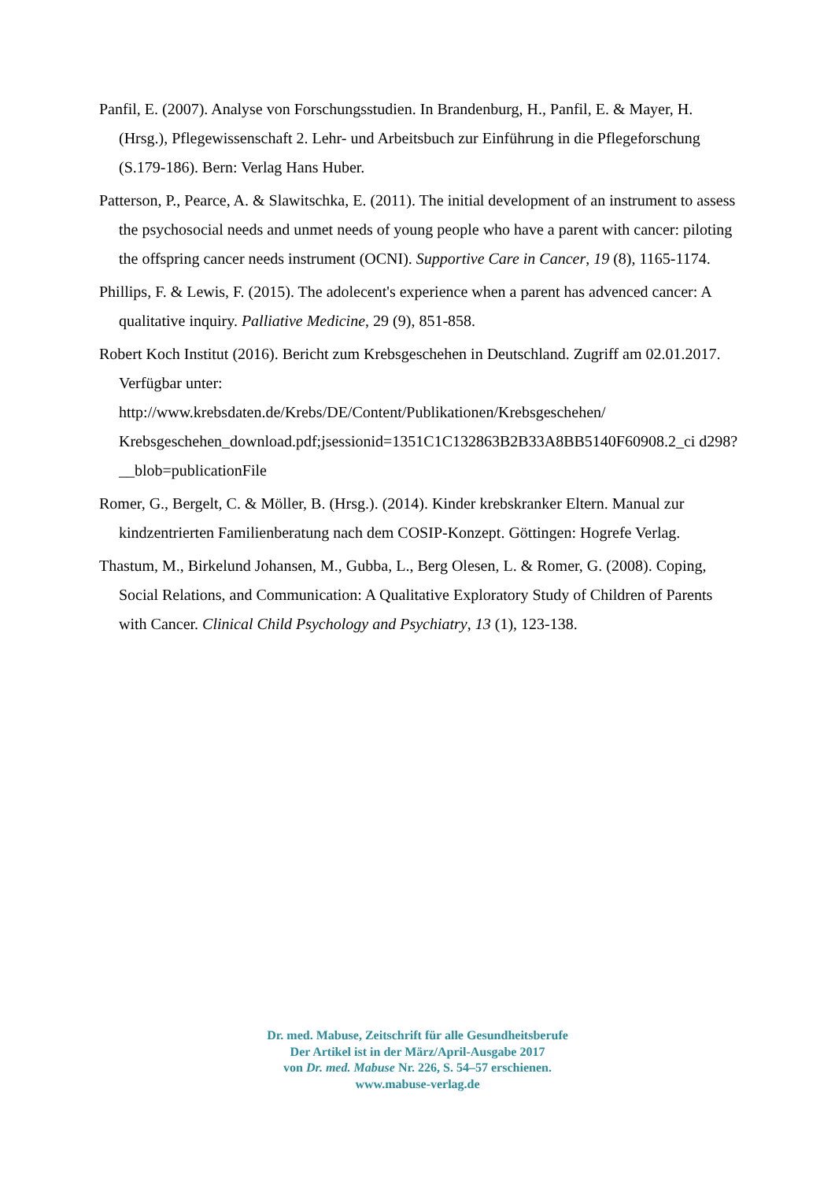Panfil, E. (2007). Analyse von Forschungsstudien. In Brandenburg, H., Panfil, E. & Mayer, H. (Hrsg.), Pflegewissenschaft 2. Lehr- und Arbeitsbuch zur Einführung in die Pflegeforschung (S.179-186). Bern: Verlag Hans Huber.
Patterson, P., Pearce, A. & Slawitschka, E. (2011). The initial development of an instrument to assess the psychosocial needs and unmet needs of young people who have a parent with cancer: piloting the offspring cancer needs instrument (OCNI). Supportive Care in Cancer, 19 (8), 1165-1174.
Phillips, F. & Lewis, F. (2015). The adolecent's experience when a parent has advenced cancer: A qualitative inquiry. Palliative Medicine, 29 (9), 851-858.
Robert Koch Institut (2016). Bericht zum Krebsgeschehen in Deutschland. Zugriff am 02.01.2017. Verfügbar unter:
http://www.krebsdaten.de/Krebs/DE/Content/Publikationen/Krebsgeschehen/
Krebsgeschehen_download.pdf;jsessionid=1351C1C132863B2B33A8BB5140F60908.2_ci d298?__blob=publicationFile
Romer, G., Bergelt, C. & Möller, B. (Hrsg.). (2014). Kinder krebskranker Eltern. Manual zur kindzentrierten Familienberatung nach dem COSIP-Konzept. Göttingen: Hogrefe Verlag.
Thastum, M., Birkelund Johansen, M., Gubba, L., Berg Olesen, L. & Romer, G. (2008). Coping, Social Relations, and Communication: A Qualitative Exploratory Study of Children of Parents with Cancer. Clinical Child Psychology and Psychiatry, 13 (1), 123-138.
Dr. med. Mabuse, Zeitschrift für alle Gesundheitsberufe
Der Artikel ist in der März/April-Ausgabe 2017
von Dr. med. Mabuse Nr. 226, S. 54–57 erschienen.
www.mabuse-verlag.de